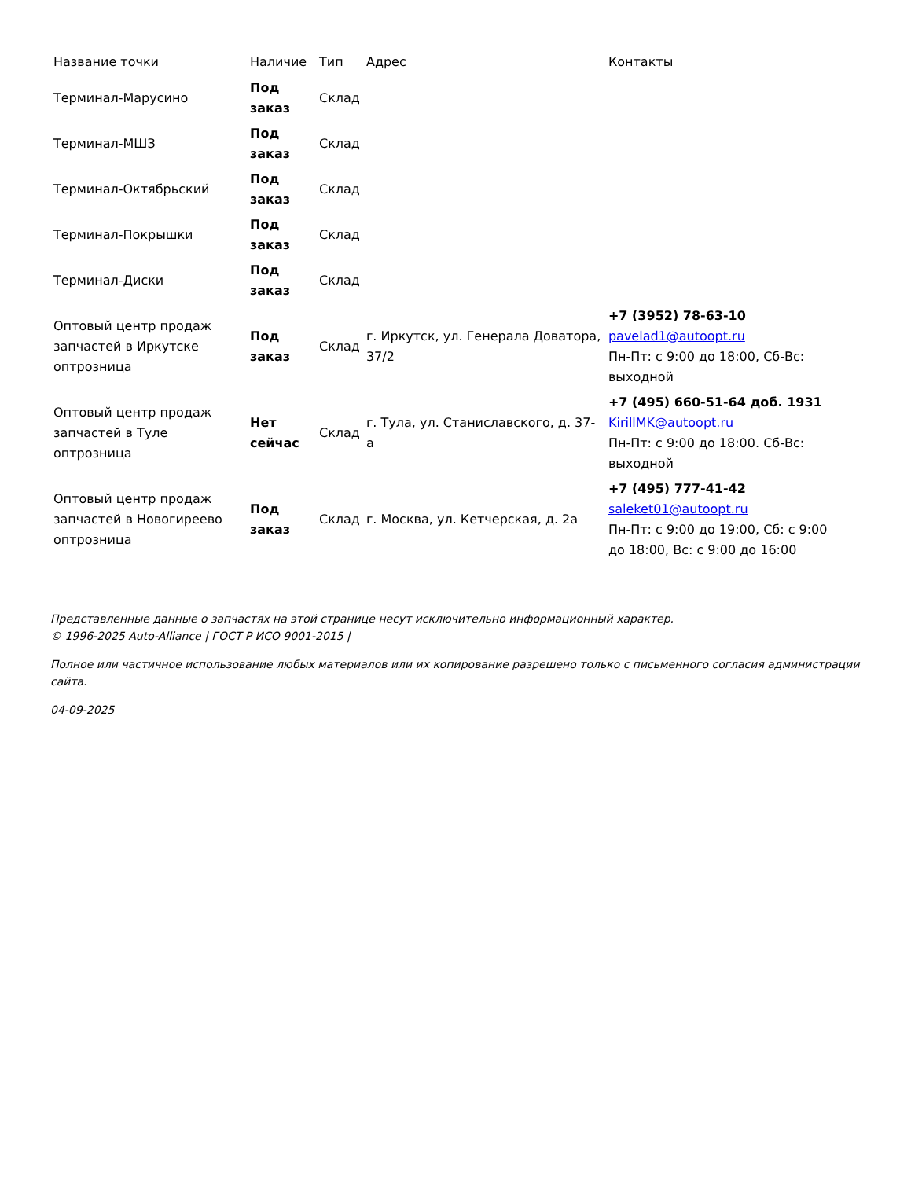| Название точки | Наличие | Тип | Адрес | Контакты |
| --- | --- | --- | --- | --- |
| Терминал-Марусино | Под заказ | Склад | | |
| Терминал-МШЗ | Под заказ | Склад | | |
| Терминал-Октябрьский | Под заказ | Склад | | |
| Терминал-Покрышки | Под заказ | Склад | | |
| Терминал-Диски | Под заказ | Склад | | |
| Оптовый центр продаж запчастей в Иркутске оптрозница | Под заказ | Склад | г. Иркутск, ул. Генерала Доватора, 37/2 | +7 (3952) 78-63-10 pavelad1@autoopt.ru Пн-Пт: с 9:00 до 18:00, Сб-Вс: выходной |
| Оптовый центр продаж запчастей в Туле оптрозница | Нет сейчас | Склад | г. Тула, ул. Станиславского, д. 37-а | +7 (495) 660-51-64 доб. 1931 KirillMK@autoopt.ru Пн-Пт: с 9:00 до 18:00. Сб-Вс: выходной |
| Оптовый центр продаж запчастей в Новогиреево оптрозница | Под заказ | Склад | г. Москва, ул. Кетчерская, д. 2а | +7 (495) 777-41-42 saleket01@autoopt.ru Пн-Пт: с 9:00 до 19:00, Сб: с 9:00 до 18:00, Вс: с 9:00 до 16:00 |
Представленные данные о запчастях на этой странице несут исключительно информационный характер.
© 1996-2025 Auto-Alliance | ГОСТ Р ИСО 9001-2015 |
Полное или частичное использование любых материалов или их копирование разрешено только с письменного согласия администрации сайта.
04-09-2025